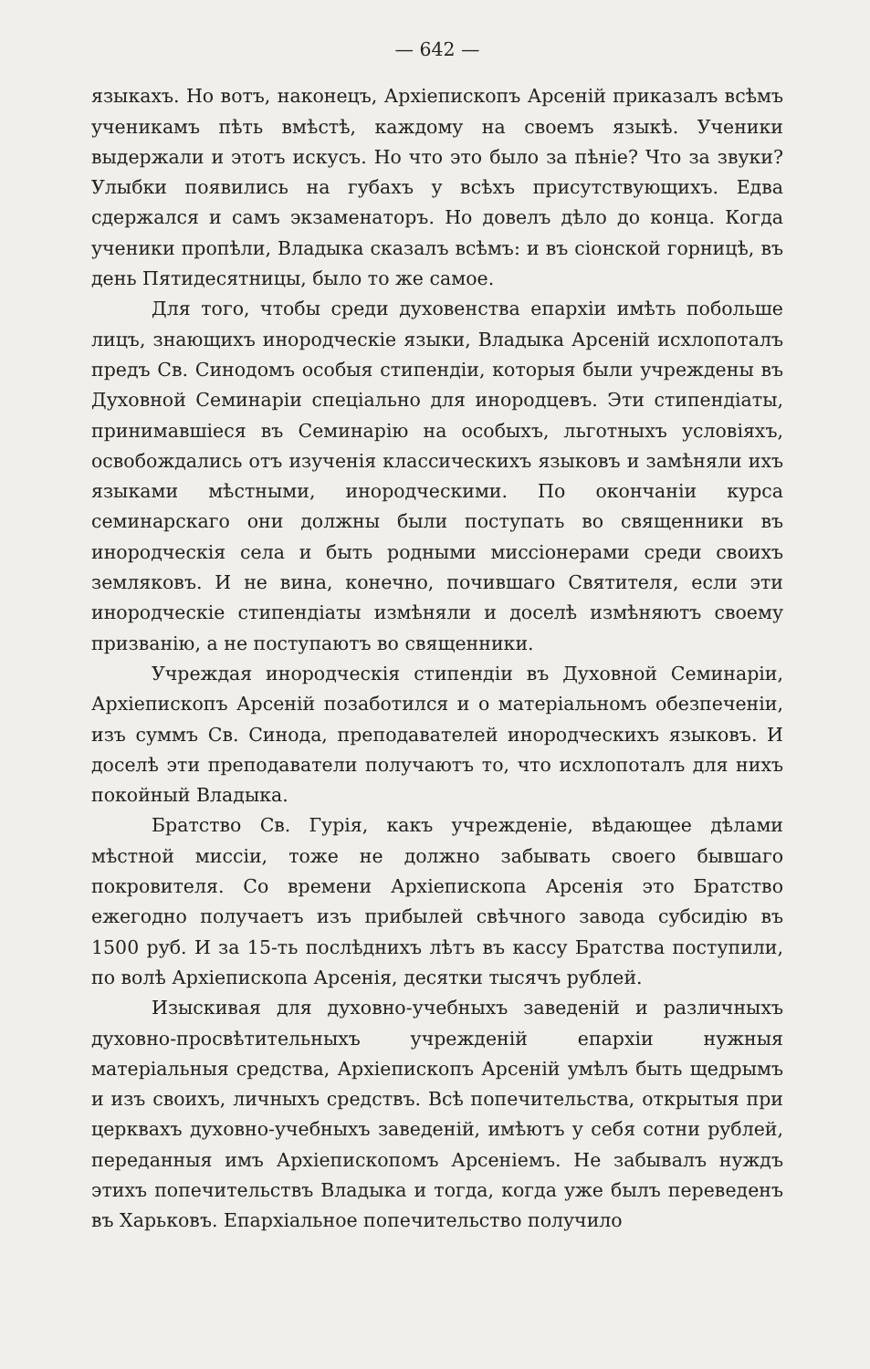— 642 —
языкахъ. Но вотъ, наконецъ, Архіепископъ Арсеній приказалъ всѣмъ ученикамъ пѣть вмѣстѣ, каждому на своемъ языкѣ. Ученики выдержали и этотъ искусъ. Но что это было за пѣніе? Что за звуки? Улыбки появились на губахъ у всѣхъ присутствующихъ. Едва сдержался и самъ экзаменаторъ. Но довелъ дѣло до конца. Когда ученики пропѣли, Владыка сказалъ всѣмъ: и въ сіонской горницѣ, въ день Пятидесятницы, было то же самое.
Для того, чтобы среди духовенства епархіи имѣть побольше лицъ, знающихъ инородческіе языки, Владыка Арсеній исхлопоталъ предъ Св. Синодомъ особыя стипендіи, которыя были учреждены въ Духовной Семинаріи спеціально для инородцевъ. Эти стипендіаты, принимавшіеся въ Семинарію на особыхъ, льготныхъ условіяхъ, освобождались отъ изученія классическихъ языковъ и замѣняли ихъ языками мѣстными, инородческими. По окончаніи курса семинарскаго они должны были поступать во священники въ инородческія села и быть родными миссіонерами среди своихъ земляковъ. И не вина, конечно, почившаго Святителя, если эти инородческіе стипендіаты измѣняли и доселѣ измѣняютъ своему призванію, а не поступаютъ во священники.
Учреждая инородческія стипендіи въ Духовной Семинаріи, Архіепископъ Арсеній позаботился и о матеріальномъ обезпеченіи, изъ суммъ Св. Синода, преподавателей инородческихъ языковъ. И доселѣ эти преподаватели получаютъ то, что исхлопоталъ для нихъ покойный Владыка.
Братство Св. Гурія, какъ учрежденіе, вѣдающее дѣлами мѣстной миссіи, тоже не должно забывать своего бывшаго покровителя. Со времени Архіепископа Арсенія это Братство ежегодно получаетъ изъ прибылей свѣчного завода субсидію въ 1500 руб. И за 15-ть послѣднихъ лѣтъ въ кассу Братства поступили, по волѣ Архіепископа Арсенія, десятки тысячъ рублей.
Изыскивая для духовно-учебныхъ заведеній и различныхъ духовно-просвѣтительныхъ учрежденій епархіи нужныя матеріальныя средства, Архіепископъ Арсеній умѣлъ быть щедрымъ и изъ своихъ, личныхъ средствъ. Всѣ попечительства, открытыя при церквахъ духовно-учебныхъ заведеній, имѣютъ у себя сотни рублей, переданныя имъ Архіепископомъ Арсеніемъ. Не забывалъ нуждъ этихъ попечительствъ Владыка и тогда, когда уже былъ переведенъ въ Харьковъ. Епархіальное попечительство получило